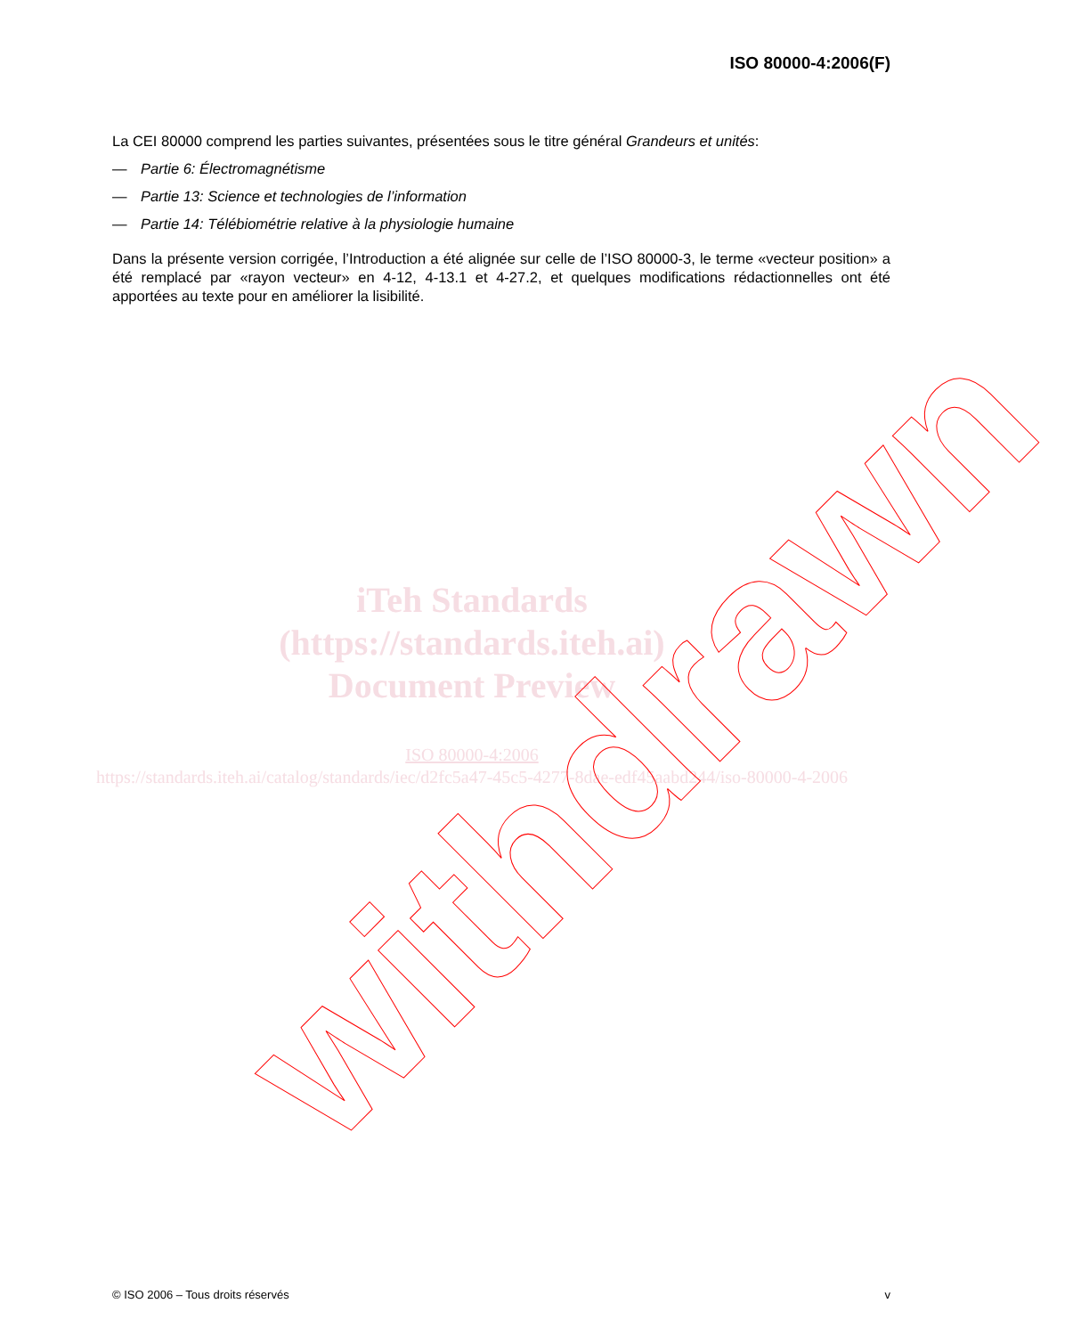ISO 80000-4:2006(F)
La CEI 80000 comprend les parties suivantes, présentées sous le titre général Grandeurs et unités:
— Partie 6: Électromagnétisme
— Partie 13: Science et technologies de l’information
— Partie 14: Télébiométrie relative à la physiologie humaine
Dans la présente version corrigée, l’Introduction a été alignée sur celle de l’ISO 80000-3, le terme «vecteur position» a été remplacé par «rayon vecteur» en 4-12, 4-13.1 et 4-27.2, et quelques modifications rédactionnelles ont été apportées au texte pour en améliorer la lisibilité.
iTeh Standards
(https://standards.iteh.ai)
Document Preview
ISO 80000-4:2006
https://standards.iteh.ai/catalog/standards/iec/d2fc5a47-45c5-4277-8dae-edf45aabd244/iso-80000-4-2006
withdrawn
© ISO 2006 – Tous droits réservés v